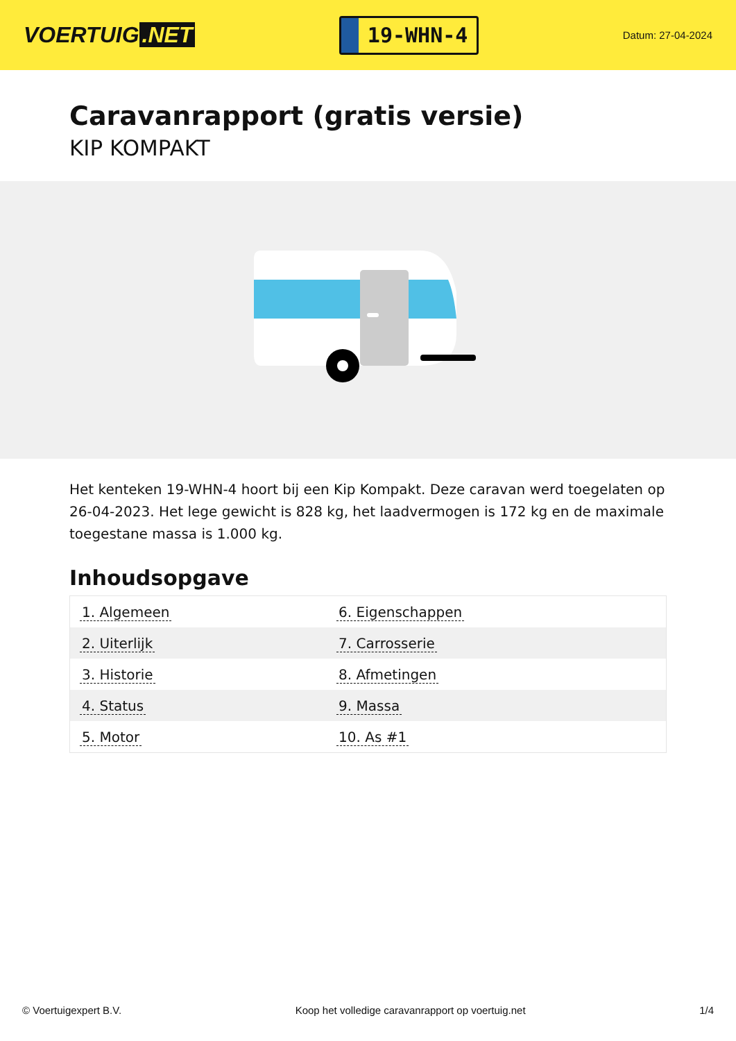VOERTUIG.NET
19-WHN-4
Datum: 27-04-2024
Caravanrapport (gratis versie)
KIP KOMPAKT
Het kenteken 19-WHN-4 hoort bij een Kip Kompakt. Deze caravan werd toegelaten op 26-04-2023. Het lege gewicht is 828 kg, het laadvermogen is 172 kg en de maximale toegestane massa is 1.000 kg.
Inhoudsopgave
| 1. Algemeen | 6. Eigenschappen |
| 2. Uiterlijk | 7. Carrosserie |
| 3. Historie | 8. Afmetingen |
| 4. Status | 9. Massa |
| 5. Motor | 10. As #1 |
© Voertuigexpert B.V. Koop het volledige caravanrapport op voertuig.net 1/4